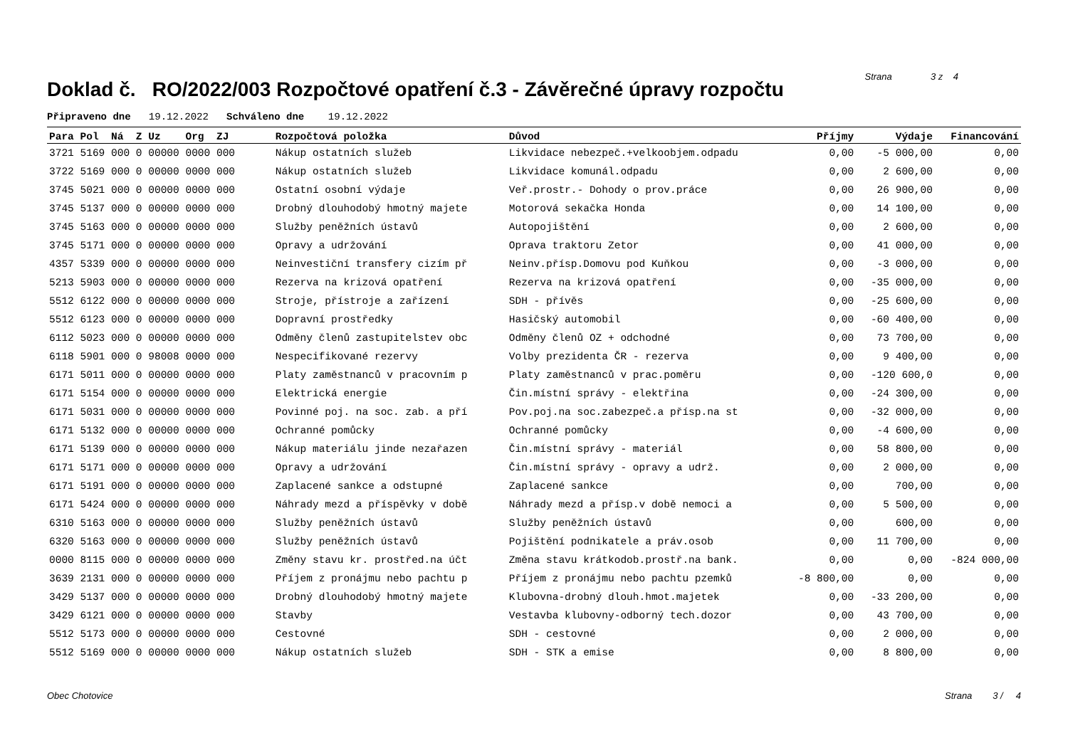Doklad č. RO/2022/003 Rozpočtové opatření č.3 - Závěrečné úpravy rozpočtu
Strana 3 z 4
Připraveno dne 19.12.2022 Schváleno dne 19.12.2022
| Para Pol Ná Z Uz Org ZJ | Rozpočtová položka | Důvod | Příjmy | Výdaje | Financování |
| --- | --- | --- | --- | --- | --- |
| 3721 5169 000 0 00000 0000 000 | Nákup ostatních služeb | Likvidace nebezpeč.+velkoobjem.odpadu | 0,00 | -5 000,00 | 0,00 |
| 3722 5169 000 0 00000 0000 000 | Nákup ostatních služeb | Likvidace komunál.odpadu | 0,00 | 2 600,00 | 0,00 |
| 3745 5021 000 0 00000 0000 000 | Ostatní osobní výdaje | Veř.prostr.- Dohody o prov.práce | 0,00 | 26 900,00 | 0,00 |
| 3745 5137 000 0 00000 0000 000 | Drobný dlouhodobý hmotný majete | Motorová sekačka Honda | 0,00 | 14 100,00 | 0,00 |
| 3745 5163 000 0 00000 0000 000 | Služby peněžních ústavů | Autopojištění | 0,00 | 2 600,00 | 0,00 |
| 3745 5171 000 0 00000 0000 000 | Opravy a udržování | Oprava traktoru Zetor | 0,00 | 41 000,00 | 0,00 |
| 4357 5339 000 0 00000 0000 000 | Neinvestiční transfery cizím př | Neinv.přísp.Domovu pod Kuňkou | 0,00 | -3 000,00 | 0,00 |
| 5213 5903 000 0 00000 0000 000 | Rezerva na krizová opatření | Rezerva na krizová opatření | 0,00 | -35 000,00 | 0,00 |
| 5512 6122 000 0 00000 0000 000 | Stroje, přístroje a zařízení | SDH - přívěs | 0,00 | -25 600,00 | 0,00 |
| 5512 6123 000 0 00000 0000 000 | Dopravní prostředky | Hasičský automobil | 0,00 | -60 400,00 | 0,00 |
| 6112 5023 000 0 00000 0000 000 | Odměny členů zastupitelstev obc | Odměny členů OZ + odchodné | 0,00 | 73 700,00 | 0,00 |
| 6118 5901 000 0 98008 0000 000 | Nespecifikované rezervy | Volby prezidenta ČR - rezerva | 0,00 | 9 400,00 | 0,00 |
| 6171 5011 000 0 00000 0000 000 | Platy zaměstnanců v pracovním p | Platy zaměstnanců v prac.poměru | 0,00 | -120 600,0 | 0,00 |
| 6171 5154 000 0 00000 0000 000 | Elektrická energie | Čin.místní správy - elektřina | 0,00 | -24 300,00 | 0,00 |
| 6171 5031 000 0 00000 0000 000 | Povinné poj. na soc. zab. a pří | Pov.poj.na soc.zabezpeč.a přísp.na st | 0,00 | -32 000,00 | 0,00 |
| 6171 5132 000 0 00000 0000 000 | Ochranné pomůcky | Ochranné pomůcky | 0,00 | -4 600,00 | 0,00 |
| 6171 5139 000 0 00000 0000 000 | Nákup materiálu jinde nezařazen | Čin.místní správy - materiál | 0,00 | 58 800,00 | 0,00 |
| 6171 5171 000 0 00000 0000 000 | Opravy a udržování | Čin.místní správy - opravy a udrž. | 0,00 | 2 000,00 | 0,00 |
| 6171 5191 000 0 00000 0000 000 | Zaplacené sankce a odstupné | Zaplacené sankce | 0,00 | 700,00 | 0,00 |
| 6171 5424 000 0 00000 0000 000 | Náhrady mezd a příspěvky v době | Náhrady mezd a přísp.v době nemoci a | 0,00 | 5 500,00 | 0,00 |
| 6310 5163 000 0 00000 0000 000 | Služby peněžních ústavů | Služby peněžních ústavů | 0,00 | 600,00 | 0,00 |
| 6320 5163 000 0 00000 0000 000 | Služby peněžních ústavů | Pojištění podnikatele a práv.osob | 0,00 | 11 700,00 | 0,00 |
| 0000 8115 000 0 00000 0000 000 | Změny stavu kr. prostřed.na účt | Změna stavu krátkodob.prostř.na bank. | 0,00 | 0,00 | -824 000,00 |
| 3639 2131 000 0 00000 0000 000 | Příjem z pronájmu nebo pachtu p | Příjem z pronájmu nebo pachtu pzemků | -8 800,00 | 0,00 | 0,00 |
| 3429 5137 000 0 00000 0000 000 | Drobný dlouhodobý hmotný majete | Klubovna-drobný dlouh.hmot.majetek | 0,00 | -33 200,00 | 0,00 |
| 3429 6121 000 0 00000 0000 000 | Stavby | Vestavba klubovny-odborný tech.dozor | 0,00 | 43 700,00 | 0,00 |
| 5512 5173 000 0 00000 0000 000 | Cestovné | SDH - cestovné | 0,00 | 2 000,00 | 0,00 |
| 5512 5169 000 0 00000 0000 000 | Nákup ostatních služeb | SDH - STK a emise | 0,00 | 8 800,00 | 0,00 |
Obec Chotovice Strana 3 / 4